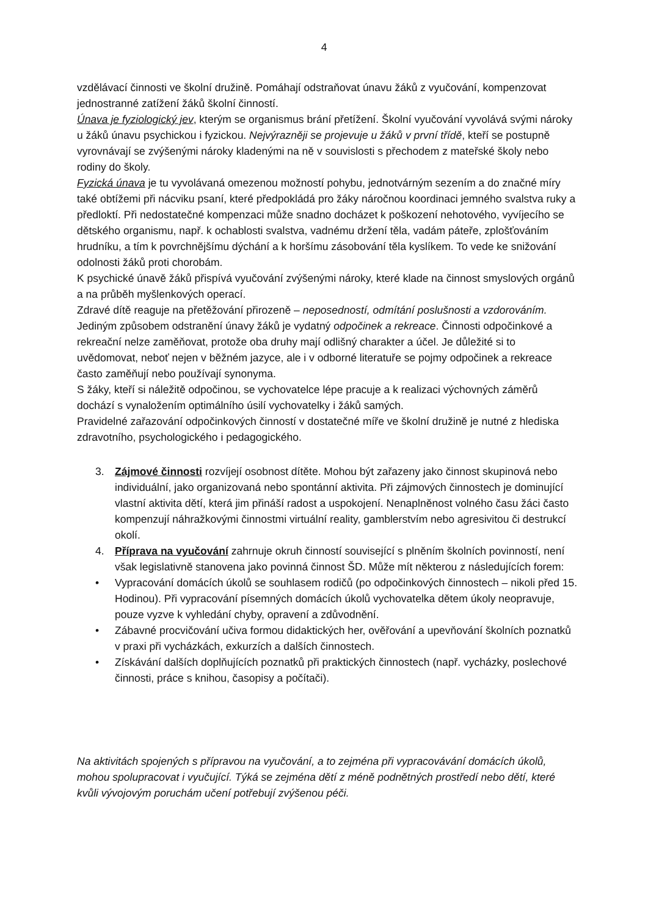4
vzdělávací činnosti ve školní družině. Pomáhají odstraňovat únavu žáků z vyučování, kompenzovat jednostranné zatížení žáků školní činností.
Únava je fyziologický jev, kterým se organismus brání přetížení. Školní vyučování vyvolává svými nároky u žáků únavu psychickou i fyzickou. Nejvýrazněji se projevuje u žáků v první třídě, kteří se postupně vyrovnávají se zvýšenými nároky kladenými na ně v souvislosti s přechodem z mateřské školy nebo rodiny do školy.
Fyzická únava je tu vyvolávaná omezenou možností pohybu, jednotvárným sezením a do značné míry také obtížemi při nácviku psaní, které předpokládá pro žáky náročnou koordinaci jemného svalstva ruky a předloktí. Při nedostatečné kompenzaci může snadno docházet k poškození nehotového, vyvíjecího se dětského organismu, např. k ochablosti svalstva, vadnému držení těla, vadám páteře, zplošťováním hrudníku, a tím k povrchnějšímu dýchání a k horšímu zásobování těla kyslíkem. To vede ke snižování odolnosti žáků proti chorobám.
K psychické únavě žáků přispívá vyučování zvýšenými nároky, které klade na činnost smyslových orgánů a na průběh myšlenkových operací.
Zdravé dítě reaguje na přetěžování přirozeně – neposedností, odmítání poslušnosti a vzdorováním.
Jediným způsobem odstranění únavy žáků je vydatný odpočinek a rekreace. Činnosti odpočinkové a rekreační nelze zaměňovat, protože oba druhy mají odlišný charakter a účel. Je důležité si to uvědomovat, neboť nejen v běžném jazyce, ale i v odborné literatuře se pojmy odpočinek a rekreace často zaměňují nebo používají synonyma.
S žáky, kteří si náležitě odpočinou, se vychovatelce lépe pracuje a k realizaci výchovných záměrů dochází s vynaložením optimálního úsilí vychovatelky i žáků samých.
Pravidelné zařazování odpočinkových činností v dostatečné míře ve školní družině je nutné z hlediska zdravotního, psychologického i pedagogického.
3. Zájmové činnosti rozvíjejí osobnost dítěte. Mohou být zařazeny jako činnost skupinová nebo individuální, jako organizovaná nebo spontánní aktivita. Při zájmových činnostech je dominující vlastní aktivita dětí, která jim přináší radost a uspokojení. Nenaplněnost volného času žáci často kompenzují náhražkovými činnostmi virtuální reality, gamblerstvím nebo agresivitou či destrukcí okolí.
4. Příprava na vyučování zahrnuje okruh činností související s plněním školních povinností, není však legislativně stanovena jako povinná činnost ŠD. Může mít některou z následujících forem:
• Vypracování domácích úkolů se souhlasem rodičů (po odpočinkových činnostech – nikoli před 15. Hodinou). Při vypracování písemných domácích úkolů vychovatelka dětem úkoly neopravuje, pouze vyzve k vyhledání chyby, opravení a zdůvodnění.
• Zábavné procvičování učiva formou didaktických her, ověřování a upevňování školních poznatků v praxi při vycházkách, exkurzích a dalších činnostech.
• Získávání dalších doplňujících poznatků při praktických činnostech (např. vycházky, poslechové činnosti, práce s knihou, časopisy a počítači).
Na aktivitách spojených s přípravou na vyučování, a to zejména při vypracovávání domácích úkolů, mohou spolupracovat i vyučující. Týká se zejména dětí z méně podnětných prostředí nebo dětí, které kvůli vývojovým poruchám učení potřebují zvýšenou péči.